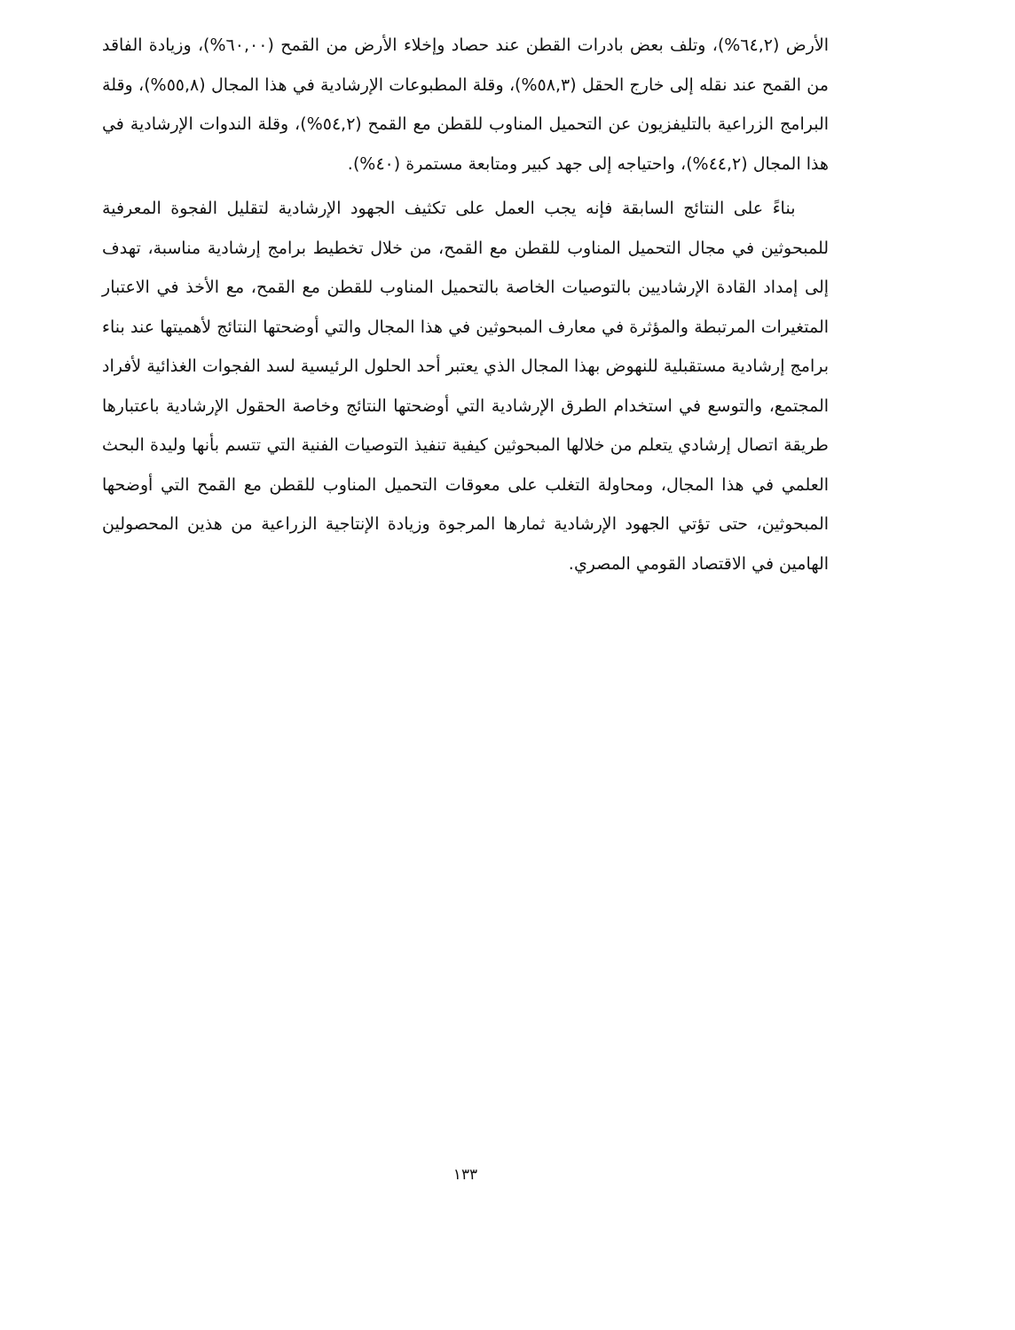الأرض (٦٤,٢%)، وتلف بعض بادرات القطن عند حصاد وإخلاء الأرض من القمح (٦٠,٠٠%)، وزيادة الفاقد من القمح عند نقله إلى خارج الحقل (٥٨,٣%)، وقلة المطبوعات الإرشادية في هذا المجال (٥٥,٨%)، وقلة البرامج الزراعية بالتليفزيون عن التحميل المناوب للقطن مع القمح (٥٤,٢%)، وقلة الندوات الإرشادية في هذا المجال (٤٤,٢%)، واحتياجه إلى جهد كبير ومتابعة مستمرة (٤٠%).
بناءً على النتائج السابقة فإنه يجب العمل على تكثيف الجهود الإرشادية لتقليل الفجوة المعرفية للمبحوثين في مجال التحميل المناوب للقطن مع القمح، من خلال تخطيط برامج إرشادية مناسبة، تهدف إلى إمداد القادة الإرشاديين بالتوصيات الخاصة بالتحميل المناوب للقطن مع القمح، مع الأخذ في الاعتبار المتغيرات المرتبطة والمؤثرة في معارف المبحوثين في هذا المجال والتي أوضحتها النتائج لأهميتها عند بناء برامج إرشادية مستقبلية للنهوض بهذا المجال الذي يعتبر أحد الحلول الرئيسية لسد الفجوات الغذائية لأفراد المجتمع، والتوسع في استخدام الطرق الإرشادية التي أوضحتها النتائج وخاصة الحقول الإرشادية باعتبارها طريقة اتصال إرشادي يتعلم من خلالها المبحوثين كيفية تنفيذ التوصيات الفنية التي تتسم بأنها وليدة البحث العلمي في هذا المجال، ومحاولة التغلب على معوقات التحميل المناوب للقطن مع القمح التي أوضحها المبحوثين، حتى تؤتي الجهود الإرشادية ثمارها المرجوة وزيادة الإنتاجية الزراعية من هذين المحصولين الهامين في الاقتصاد القومي المصري.
١٣٣